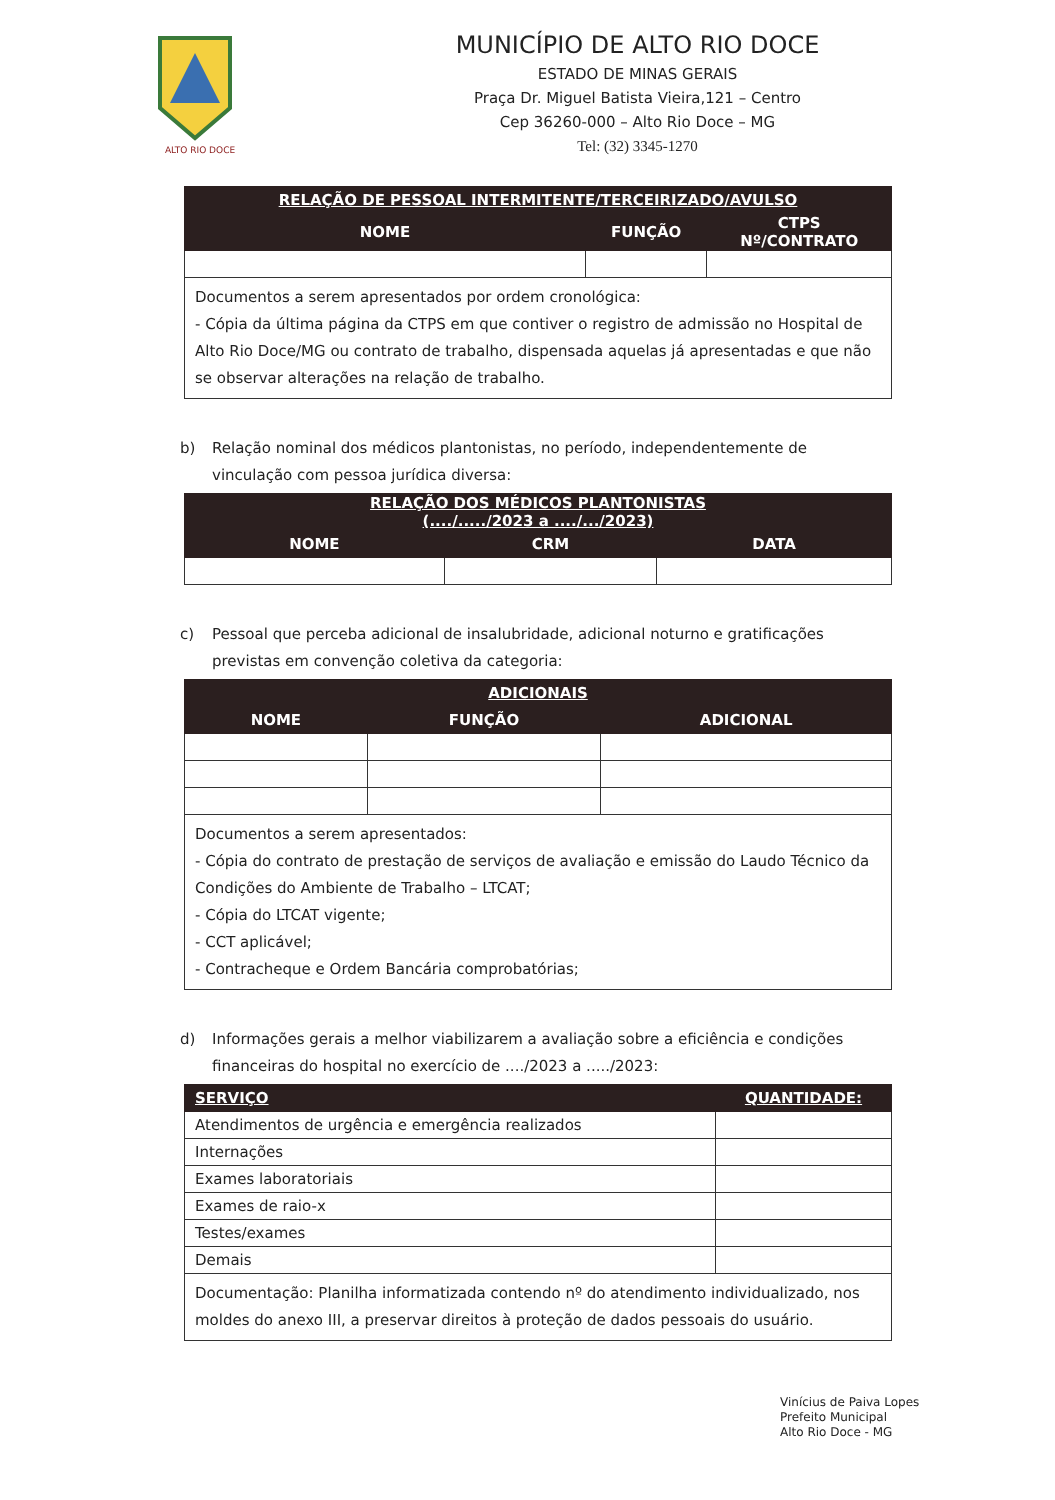ALTO RIO DOCE
MUNICÍPIO DE ALTO RIO DOCE
ESTADO DE MINAS GERAIS
Praça Dr. Miguel Batista Vieira,121 – Centro
Cep 36260-000 – Alto Rio Doce – MG
Tel: (32) 3345-1270
| RELAÇÃO DE PESSOAL INTERMITENTE/TERCEIRIZADO/AVULSO | | |
| --- | --- | --- |
| NOME | FUNÇÃO | CTPS Nº/CONTRATO |
| Documentos a serem apresentados por ordem cronológica: - Cópia da última página da CTPS em que contiver o registro de admissão no Hospital de Alto Rio Doce/MG ou contrato de trabalho, dispensada aquelas já apresentadas e que não se observar alterações na relação de trabalho. | | |
b) Relação nominal dos médicos plantonistas, no período, independentemente de vinculação com pessoa jurídica diversa:
| RELAÇÃO DOS MÉDICOS PLANTONISTAS (..../...../2023 a ..../.../2023) | | |
| --- | --- | --- |
| NOME | CRM | DATA |
c) Pessoal que perceba adicional de insalubridade, adicional noturno e gratificações previstas em convenção coletiva da categoria:
| ADICIONAIS | | |
| --- | --- | --- |
| NOME | FUNÇÃO | ADICIONAL |
| Documentos a serem apresentados: - Cópia do contrato de prestação de serviços de avaliação e emissão do Laudo Técnico da Condições do Ambiente de Trabalho – LTCAT; - Cópia do LTCAT vigente; - CCT aplicável; - Contracheque e Ordem Bancária comprobatórias; | | |
d) Informações gerais a melhor viabilizarem a avaliação sobre a eficiência e condições financeiras do hospital no exercício de ..../2023 a ...../2023:
| SERVIÇO | QUANTIDADE: |
| --- | --- |
| Atendimentos de urgência e emergência realizados | |
| Internações | |
| Exames laboratoriais | |
| Exames de raio-x | |
| Testes/exames | |
| Demais | |
| Documentação: Planilha informatizada contendo nº do atendimento individualizado, nos moldes do anexo III, a preservar direitos à proteção de dados pessoais do usuário. | |
Vinícius de Paiva Lopes
Prefeito Municipal
Alto Rio Doce - MG